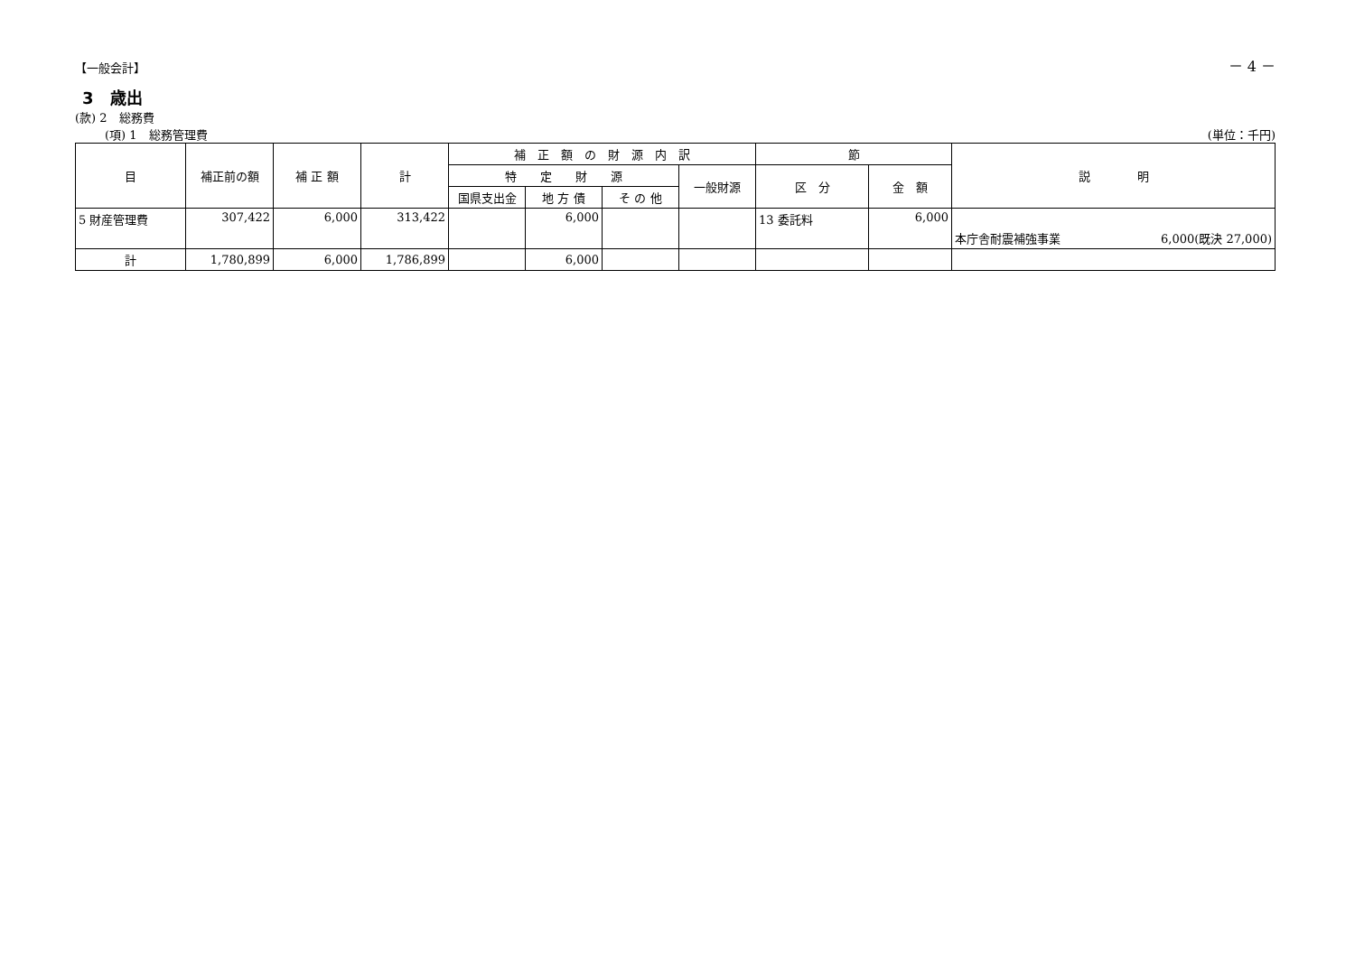【一般会計】
－ 4 －
3　歳出
(款) 2　総務費
(項) 1　総務管理費 (単位：千円)
| 目 | 補正前の額 | 補 正 額 | 計 | 補 正 額 の 財 源 内 訳 | | | | 節 | | 説 明 |
| --- | --- | --- | --- | --- | --- | --- | --- | --- | --- | --- |
| | | | | 特 定 財 源 | | | 一般財源 | 区 分 | 金 額 | |
| | | | | 国県支出金 | 地 方 債 | そ の 他 | | | | |
| 5 財産管理費 | 307,422 | 6,000 | 313,422 | | 6,000 | | | 13 委託料 | 6,000 | 本庁舎耐震補強事業 6,000(既決 27,000) |
| 計 | 1,780,899 | 6,000 | 1,786,899 | | 6,000 | | | | | |